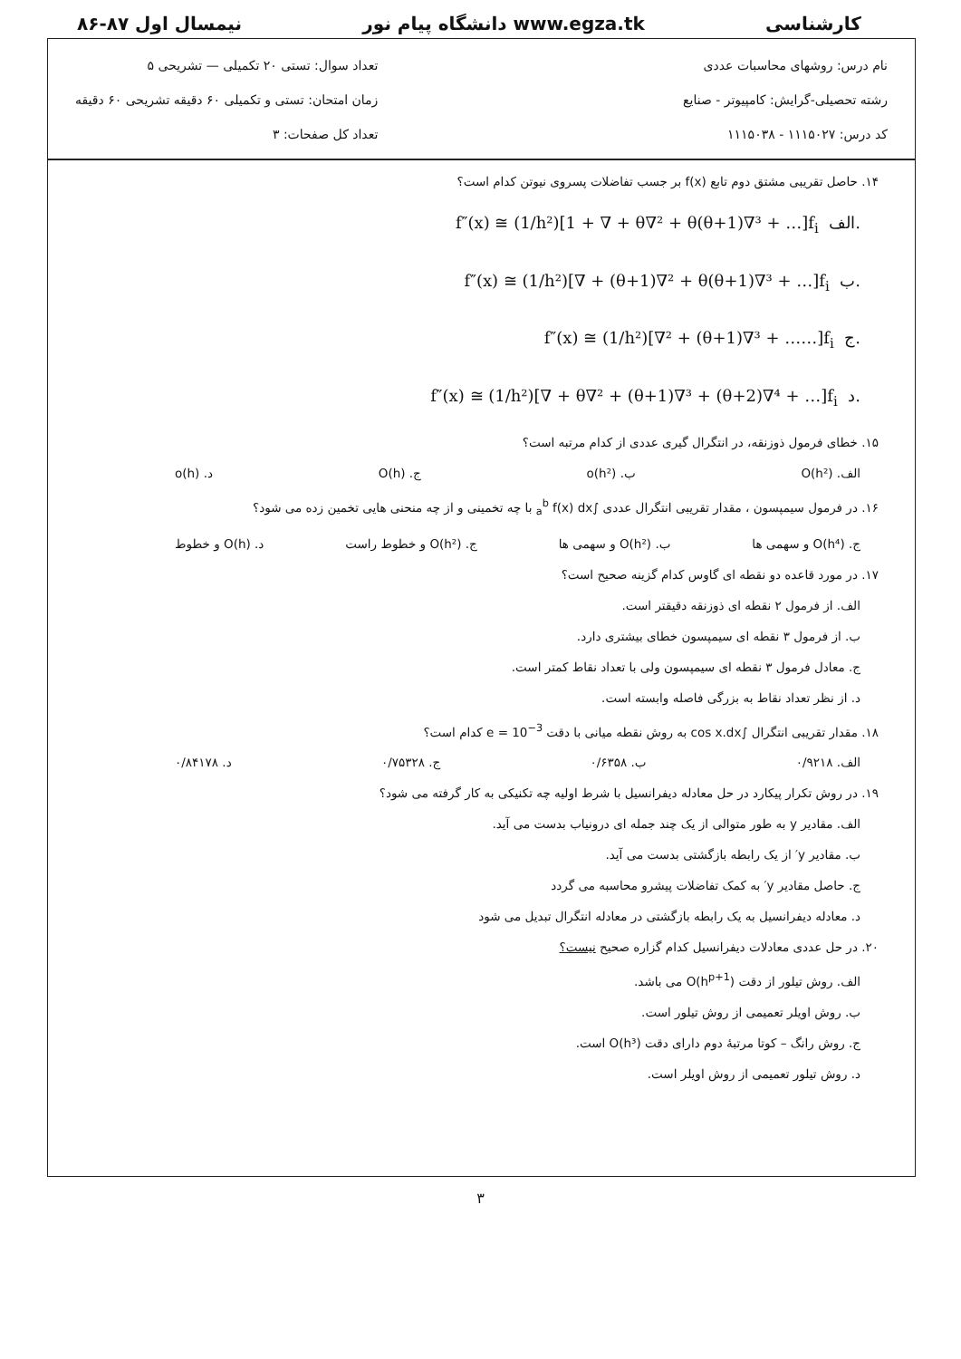کارشناسی www.egza.tk دانشگاه پیام نور نیمسال اول ۸۷-۸۶
نام درس: روشهای محاسبات عددی
رشته تحصیلی-گرایش: کامپیوتر - صنایع
کد درس: ۱۱۱۵۰۲۷ - ۱۱۱۵۰۳۸
تعداد سوال: تستی ۲۰ تکمیلی — تشریحی ۵
زمان امتحان: تستی و تکمیلی ۶۰ دقیقه تشریحی ۶۰ دقیقه
تعداد کل صفحات: ۳
۱۴. حاصل تقریبی مشتق دوم تابع f(x) بر جسب تفاضلات پسروی نیوتن کدام است؟
f″(x) ≅ (1/h²)[1 + ∇ + θ∇² + θ(θ+1)∇³ + …]f<sub>i</sub> الف.
f″(x) ≅ (1/h²)[∇ + (θ+1)∇² + θ(θ+1)∇³ + …]f<sub>i</sub> ب.
f″(x) ≅ (1/h²)[∇² + (θ+1)∇³ + ……]f<sub>i</sub> ج.
f″(x) ≅ (1/h²)[∇ + θ∇² + (θ+1)∇³ + (θ+2)∇⁴ + …]f<sub>i</sub> د.
۱۵. خطای فرمول ذوزنقه، در انتگرال گیری عددی از کدام مرتبه است؟
الف. O(h²) ب. o(h²) ج. O(h) د. o(h)
۱۶. در فرمول سیمپسون ، مقدار تقریبی انتگرال عددی ∫<sub>a</sub><sup>b</sup> f(x) dx با چه تخمینی و از چه منحنی هایی تخمین زده می شود؟
ج. O(h⁴) و سهمی ها ب. O(h²) و سهمی ها ج. O(h²) و خطوط راست د. O(h) و خطوط
۱۷. در مورد قاعده دو نقطه ای گاوس کدام گزینه صحیح است؟
الف. از فرمول ۲ نقطه ای ذوزنقه دقیقتر است.
ب. از فرمول ۳ نقطه ای سیمپسون خطای بیشتری دارد.
ج. معادل فرمول ۳ نقطه ای سیمپسون ولی با تعداد نقاط کمتر است.
د. از نظر تعداد نقاط به بزرگی فاصله وابسته است.
۱۸. مقدار تقریبی انتگرال ∫cos x.dx به روش نقطه میانی با دقت e = 10<sup>−3</sup> کدام است؟
الف. ۰/۹۲۱۸ ب. ۰/۶۳۵۸ ج. ۰/۷۵۳۲۸ د. ۰/۸۴۱۷۸
۱۹. در روش تکرار پیکارد در حل معادله دیفرانسیل با شرط اولیه چه تکنیکی به کار گرفته می شود؟
الف. مقادیر y به طور متوالی از یک چند جمله ای درونیاب بدست می آید.
ب. مقادیر y′ از یک رابطه بازگشتی بدست می آید.
ج. حاصل مقادیر y′ به کمک تفاضلات پیشرو محاسبه می گردد
د. معادله دیفرانسیل به یک رابطه بازگشتی در معادله انتگرال تبدیل می شود
۲۰. در حل عددی معادلات دیفرانسیل کدام گزاره صحیح نیست؟
الف. روش تیلور از دقت O(h<sup>p+1</sup>) می باشد.
ب. روش اویلر تعمیمی از روش تیلور است.
ج. روش رانگ – کوتا مرتبهٔ دوم دارای دقت O(h³) است.
د. روش تیلور تعمیمی از روش اویلر است.
۳